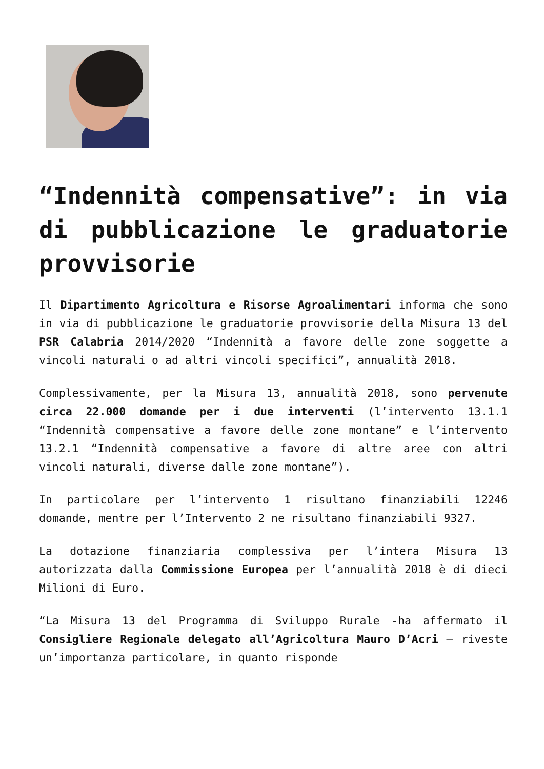“Indennità compensative”: in via di pubblicazione le graduatorie provvisorie
Il Dipartimento Agricoltura e Risorse Agroalimentari informa che sono in via di pubblicazione le graduatorie provvisorie della Misura 13 del PSR Calabria 2014/2020 “Indennità a favore delle zone soggette a vincoli naturali o ad altri vincoli specifici”, annualità 2018.
Complessivamente, per la Misura 13, annualità 2018, sono pervenute circa 22.000 domande per i due interventi (l’intervento 13.1.1 “Indennità compensative a favore delle zone montane” e l’intervento 13.2.1 “Indennità compensative a favore di altre aree con altri vincoli naturali, diverse dalle zone montane”).
In particolare per l’intervento 1 risultano finanziabili 12246 domande, mentre per l’Intervento 2 ne risultano finanziabili 9327.
La dotazione finanziaria complessiva per l’intera Misura 13 autorizzata dalla Commissione Europea per l’annualità 2018 è di dieci Milioni di Euro.
“La Misura 13 del Programma di Sviluppo Rurale -ha affermato il Consigliere Regionale delegato all’Agricoltura Mauro D’Acri – riveste un’importanza particolare, in quanto risponde